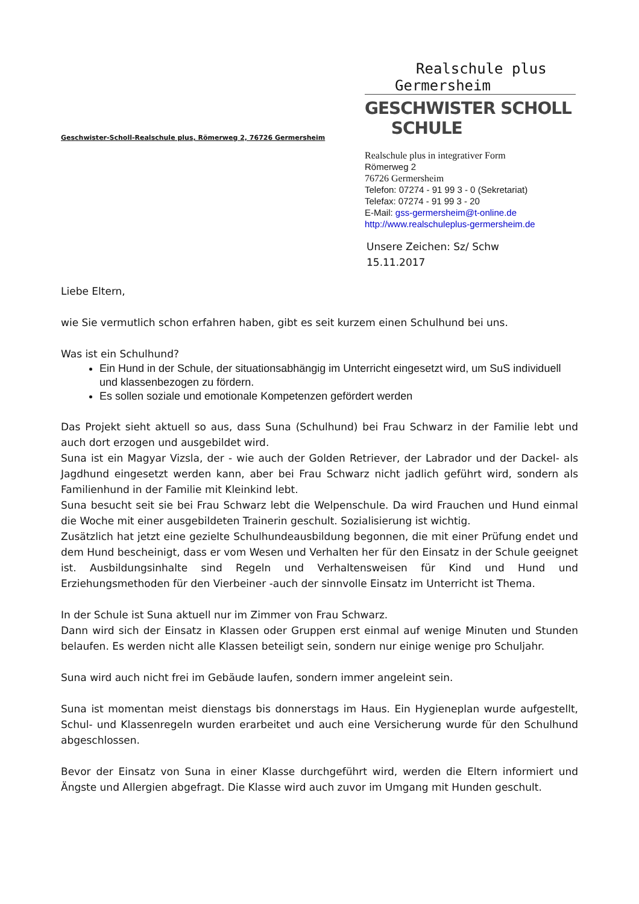Realschule plus
Germersheim
GESCHWISTER SCHOLL SCHULE
Geschwister-Scholl-Realschule plus, Römerweg 2, 76726 Germersheim
Realschule plus in integrativer Form
Römerweg 2
76726 Germersheim
Telefon: 07274 - 91 99 3 - 0 (Sekretariat)
Telefax: 07274 - 91 99 3 - 20
E-Mail: gss-germersheim@t-online.de
http://www.realschuleplus-germersheim.de
Unsere Zeichen: Sz/ Schw
15.11.2017
Liebe Eltern,
wie Sie vermutlich schon erfahren haben, gibt es seit kurzem einen Schulhund bei uns.
Was ist ein Schulhund?
Ein Hund in der Schule, der situationsabhängig im Unterricht eingesetzt wird, um SuS individuell und klassenbezogen zu fördern.
Es sollen soziale und emotionale Kompetenzen gefördert werden
Das Projekt sieht aktuell so aus, dass Suna (Schulhund) bei Frau Schwarz in der Familie lebt und auch dort erzogen und ausgebildet wird.
Suna ist ein Magyar Vizsla, der - wie auch der Golden Retriever, der Labrador und der Dackel- als Jagdhund eingesetzt werden kann, aber bei Frau Schwarz nicht jadlich geführt wird, sondern als Familienhund in der Familie mit Kleinkind lebt.
Suna besucht seit sie bei Frau Schwarz lebt die Welpenschule. Da wird Frauchen und Hund einmal die Woche mit einer ausgebildeten Trainerin geschult. Sozialisierung ist wichtig.
Zusätzlich hat jetzt eine gezielte Schulhundeausbildung begonnen, die mit einer Prüfung endet und dem Hund bescheinigt, dass er vom Wesen und Verhalten her für den Einsatz in der Schule geeignet ist. Ausbildungsinhalte sind Regeln und Verhaltensweisen für Kind und Hund und Erziehungsmethoden für den Vierbeiner -auch der sinnvolle Einsatz im Unterricht ist Thema.
In der Schule ist Suna aktuell nur im Zimmer von Frau Schwarz.
Dann wird sich der Einsatz in Klassen oder Gruppen erst einmal auf wenige Minuten und Stunden belaufen. Es werden nicht alle Klassen beteiligt sein, sondern nur einige wenige pro Schuljahr.
Suna wird auch nicht frei im Gebäude laufen, sondern immer angeleint sein.
Suna ist momentan meist dienstags bis donnerstags im Haus. Ein Hygieneplan wurde aufgestellt, Schul- und Klassenregeln wurden erarbeitet und auch eine Versicherung wurde für den Schulhund abgeschlossen.
Bevor der Einsatz von Suna in einer Klasse durchgeführt wird, werden die Eltern informiert und Ängste und Allergien abgefragt. Die Klasse wird auch zuvor im Umgang mit Hunden geschult.